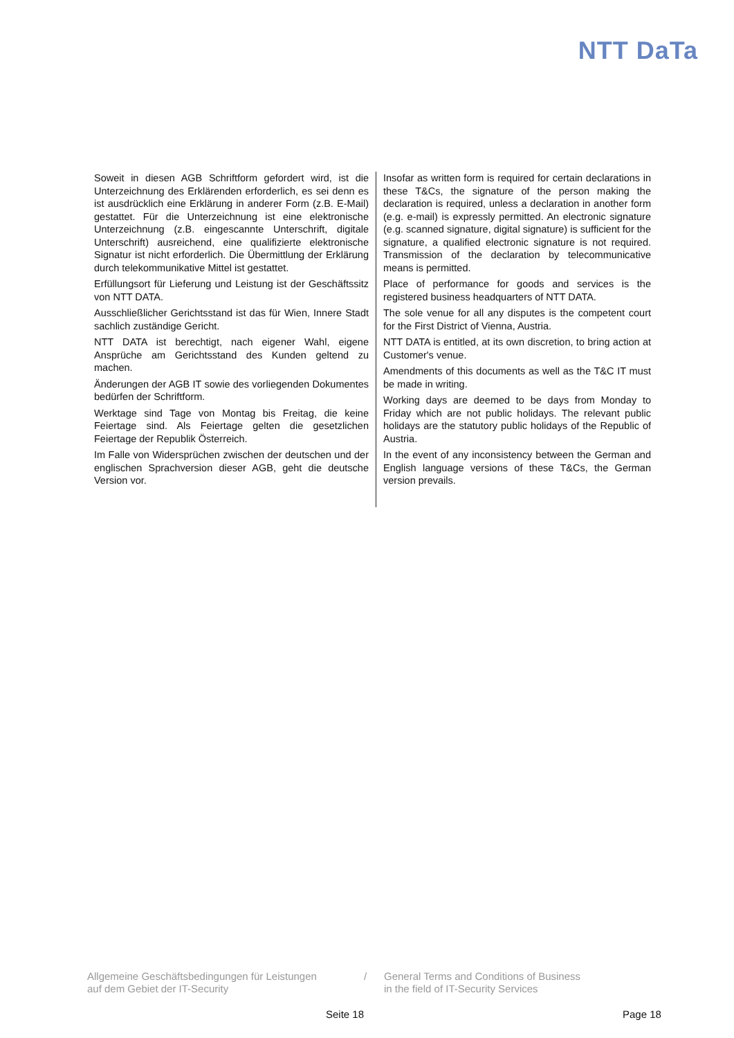NTT DaTa
Soweit in diesen AGB Schriftform gefordert wird, ist die Unterzeichnung des Erklärenden erforderlich, es sei denn es ist ausdrücklich eine Erklärung in anderer Form (z.B. E-Mail) gestattet. Für die Unterzeichnung ist eine elektronische Unterzeichnung (z.B. eingescannte Unterschrift, digitale Unterschrift) ausreichend, eine qualifizierte elektronische Signatur ist nicht erforderlich. Die Übermittlung der Erklärung durch telekommunikative Mittel ist gestattet.
Erfüllungsort für Lieferung und Leistung ist der Geschäftssitz von NTT DATA.
Ausschließlicher Gerichtsstand ist das für Wien, Innere Stadt sachlich zuständige Gericht.
NTT DATA ist berechtigt, nach eigener Wahl, eigene Ansprüche am Gerichtsstand des Kunden geltend zu machen.
Änderungen der AGB IT sowie des vorliegenden Dokumentes bedürfen der Schriftform.
Werktage sind Tage von Montag bis Freitag, die keine Feiertage sind. Als Feiertage gelten die gesetzlichen Feiertage der Republik Österreich.
Im Falle von Widersprüchen zwischen der deutschen und der englischen Sprachversion dieser AGB, geht die deutsche Version vor.
Insofar as written form is required for certain declarations in these T&Cs, the signature of the person making the declaration is required, unless a declaration in another form (e.g. e-mail) is expressly permitted. An electronic signature (e.g. scanned signature, digital signature) is sufficient for the signature, a qualified electronic signature is not required. Transmission of the declaration by telecommunicative means is permitted.
Place of performance for goods and services is the registered business headquarters of NTT DATA.
The sole venue for all any disputes is the competent court for the First District of Vienna, Austria.
NTT DATA is entitled, at its own discretion, to bring action at Customer's venue.
Amendments of this documents as well as the T&C IT must be made in writing.
Working days are deemed to be days from Monday to Friday which are not public holidays. The relevant public holidays are the statutory public holidays of the Republic of Austria.
In the event of any inconsistency between the German and English language versions of these T&Cs, the German version prevails.
Allgemeine Geschäftsbedingungen für Leistungen
auf dem Gebiet der IT-Security
/ General Terms and Conditions of Business
in the field of IT-Security Services
Seite 18 Page 18